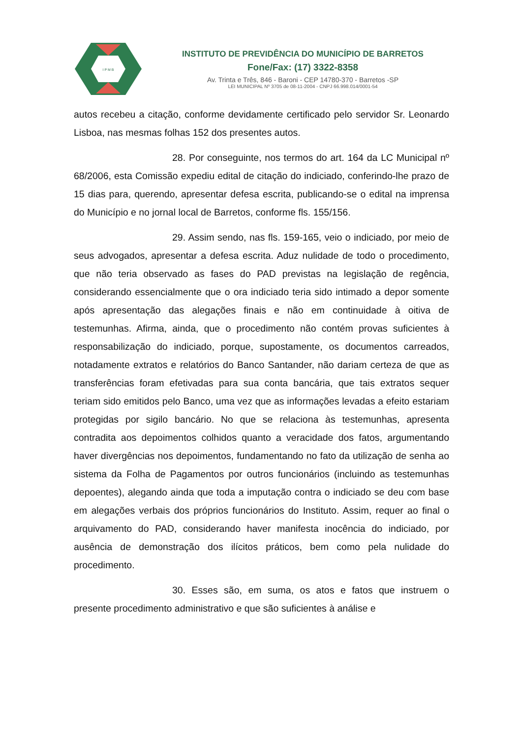I P M B
INSTITUTO DE PREVIDÊNCIA DO MUNICÍPIO DE BARRETOS
Fone/Fax: (17) 3322-8358
Av. Trinta e Três, 846 - Baroni - CEP 14780-370 - Barretos -SP
LEI MUNICIPAL Nº 3705 de 08-11-2004 - CNPJ 66.998.014/0001-54
autos recebeu a citação, conforme devidamente certificado pelo servidor Sr. Leonardo Lisboa, nas mesmas folhas 152 dos presentes autos.
28. Por conseguinte, nos termos do art. 164 da LC Municipal nº 68/2006, esta Comissão expediu edital de citação do indiciado, conferindo-lhe prazo de 15 dias para, querendo, apresentar defesa escrita, publicando-se o edital na imprensa do Município e no jornal local de Barretos, conforme fls. 155/156.
29. Assim sendo, nas fls. 159-165, veio o indiciado, por meio de seus advogados, apresentar a defesa escrita. Aduz nulidade de todo o procedimento, que não teria observado as fases do PAD previstas na legislação de regência, considerando essencialmente que o ora indiciado teria sido intimado a depor somente após apresentação das alegações finais e não em continuidade à oitiva de testemunhas. Afirma, ainda, que o procedimento não contém provas suficientes à responsabilização do indiciado, porque, supostamente, os documentos carreados, notadamente extratos e relatórios do Banco Santander, não dariam certeza de que as transferências foram efetivadas para sua conta bancária, que tais extratos sequer teriam sido emitidos pelo Banco, uma vez que as informações levadas a efeito estariam protegidas por sigilo bancário. No que se relaciona às testemunhas, apresenta contradita aos depoimentos colhidos quanto a veracidade dos fatos, argumentando haver divergências nos depoimentos, fundamentando no fato da utilização de senha ao sistema da Folha de Pagamentos por outros funcionários (incluindo as testemunhas depoentes), alegando ainda que toda a imputação contra o indiciado se deu com base em alegações verbais dos próprios funcionários do Instituto. Assim, requer ao final o arquivamento do PAD, considerando haver manifesta inocência do indiciado, por ausência de demonstração dos ilícitos práticos, bem como pela nulidade do procedimento.
30. Esses são, em suma, os atos e fatos que instruem o presente procedimento administrativo e que são suficientes à análise e